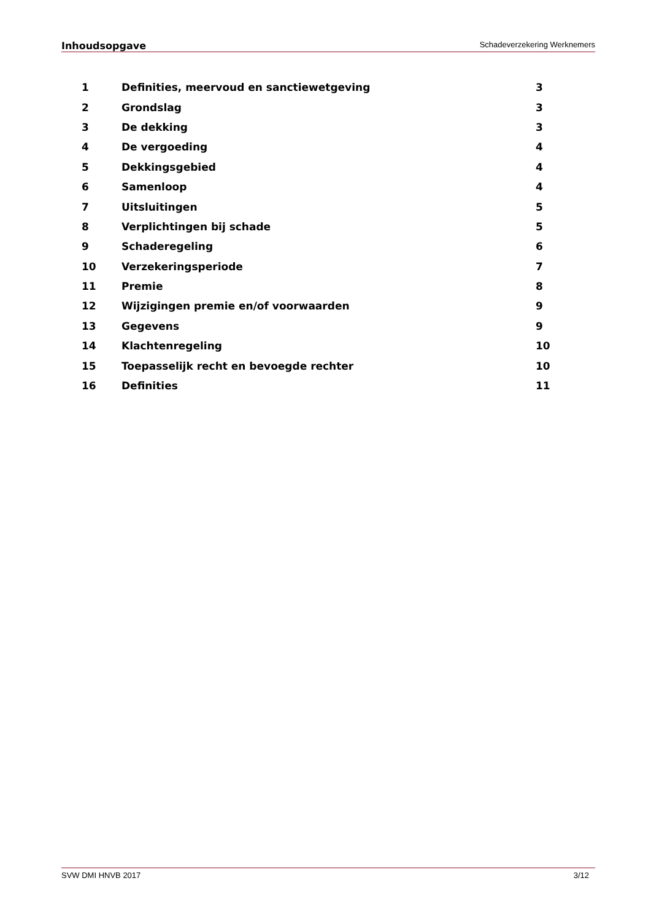Inhoudsopgave Schadeverzekering Werknemers
1 Definities, meervoud en sanctiewetgeving 3
2 Grondslag 3
3 De dekking 3
4 De vergoeding 4
5 Dekkingsgebied 4
6 Samenloop 4
7 Uitsluitingen 5
8 Verplichtingen bij schade 5
9 Schaderegeling 6
10 Verzekeringsperiode 7
11 Premie 8
12 Wijzigingen premie en/of voorwaarden 9
13 Gegevens 9
14 Klachtenregeling 10
15 Toepasselijk recht en bevoegde rechter 10
16 Definities 11
SVW DMI HNVB 2017 3/12